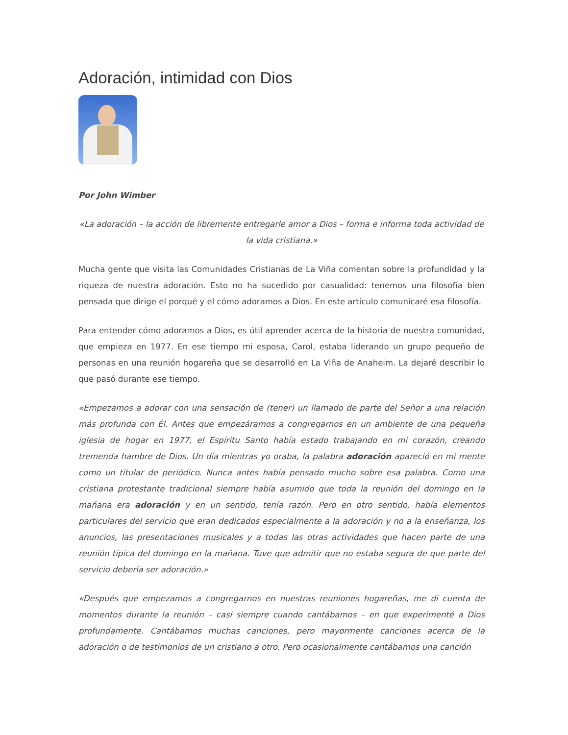Adoración, intimidad con Dios
Por John Wimber
«La adoración – la acción de libremente entregarle amor a Dios – forma e informa toda actividad de la vida cristiana.»
Mucha gente que visita las Comunidades Cristianas de La Viña comentan sobre la profundidad y la riqueza de nuestra adoración. Esto no ha sucedido por casualidad: tenemos una filosofía bien pensada que dirige el porqué y el cómo adoramos a Dios. En este artículo comunicaré esa filosofía.
Para entender cómo adoramos a Dios, es útil aprender acerca de la historia de nuestra comunidad, que empieza en 1977. En ese tiempo mi esposa, Carol, estaba liderando un grupo pequeño de personas en una reunión hogareña que se desarrolló en La Viña de Anaheim. La dejaré describir lo que pasó durante ese tiempo.
«Empezamos a adorar con una sensación de (tener) un llamado de parte del Señor a una relación más profunda con Él. Antes que empezáramos a congregarnos en un ambiente de una pequeña iglesia de hogar en 1977, el Espíritu Santo había estado trabajando en mi corazón, creando tremenda hambre de Dios. Un día mientras yo oraba, la palabra adoración apareció en mi mente como un titular de periódico. Nunca antes había pensado mucho sobre esa palabra. Como una cristiana protestante tradicional siempre había asumido que toda la reunión del domingo en la mañana era adoración y en un sentido, tenía razón. Pero en otro sentido, había elementos particulares del servicio que eran dedicados especialmente a la adoración y no a la enseñanza, los anuncios, las presentaciones musicales y a todas las otras actividades que hacen parte de una reunión típica del domingo en la mañana. Tuve que admitir que no estaba segura de que parte del servicio debería ser adoración.»
«Después que empezamos a congregarnos en nuestras reuniones hogareñas, me di cuenta de momentos durante la reunión – casi siempre cuando cantábamos – en que experimenté a Dios profundamente. Cantábamos muchas canciones, pero mayormente canciones acerca de la adoración o de testimonios de un cristiano a otro. Pero ocasionalmente cantábamos una canción